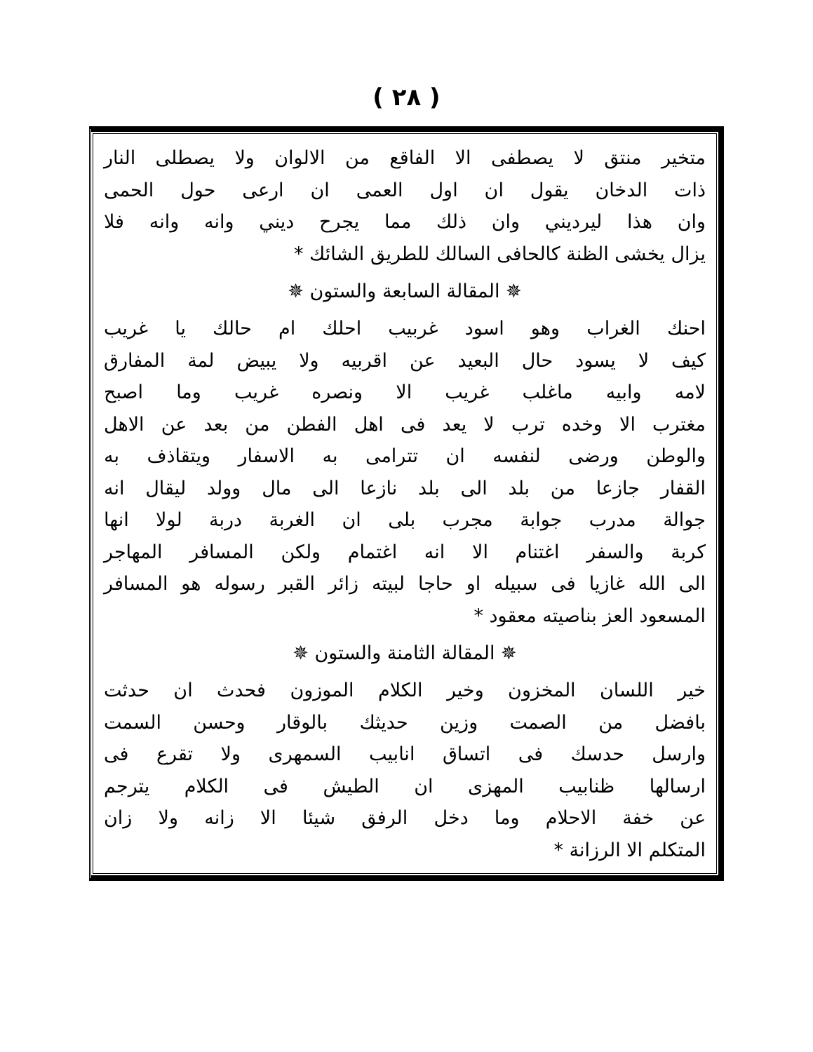( ٢٨ )
متخير منتق لا يصطفى الا الفاقع من الالوان ولا يصطلى النار
ذات الدخان يقول ان اول العمى ان ارعى حول الحمى
وان هذا ليرديني وان ذلك مما يجرح ديني وانه وانه فلا
يزال يخشى الظنة كالحافى السالك للطريق الشائك *
✵ المقالة السابعة والستون ✵
احنك الغراب وهو اسود غربيب احلك ام حالك يا غريب
كيف لا يسود حال البعيد عن اقربيه ولا يبيض لمة المفارق
لامه وابيه ماغلب غريب الا ونصره غريب وما اصبح
مغترب الا وخده ترب لا يعد فى اهل الفطن من بعد عن الاهل
والوطن ورضى لنفسه ان تترامى به الاسفار ويتقاذف به
القفار جازعا من بلد الى بلد نازعا الى مال وولد ليقال انه
جوالة مدرب جوابة مجرب بلى ان الغربة دربة لولا انها
كربة والسفر اغتنام الا انه اغتمام ولكن المسافر المهاجر
الى الله غازيا فى سبيله او حاجا لبيته زائر القبر رسوله هو المسافر
المسعود العز بناصيته معقود *
✵ المقالة الثامنة والستون ✵
خير اللسان المخزون وخير الكلام الموزون فحدث ان حدثت
بافضل من الصمت وزين حديثك بالوقار وحسن السمت
وارسل حدسك فى اتساق انابيب السمهرى ولا تقرع فى
ارسالها ظنابيب المهزى ان الطيش فى الكلام يترجم
عن خفة الاحلام وما دخل الرفق شيئا الا زانه ولا زان
المتكلم الا الرزانة *